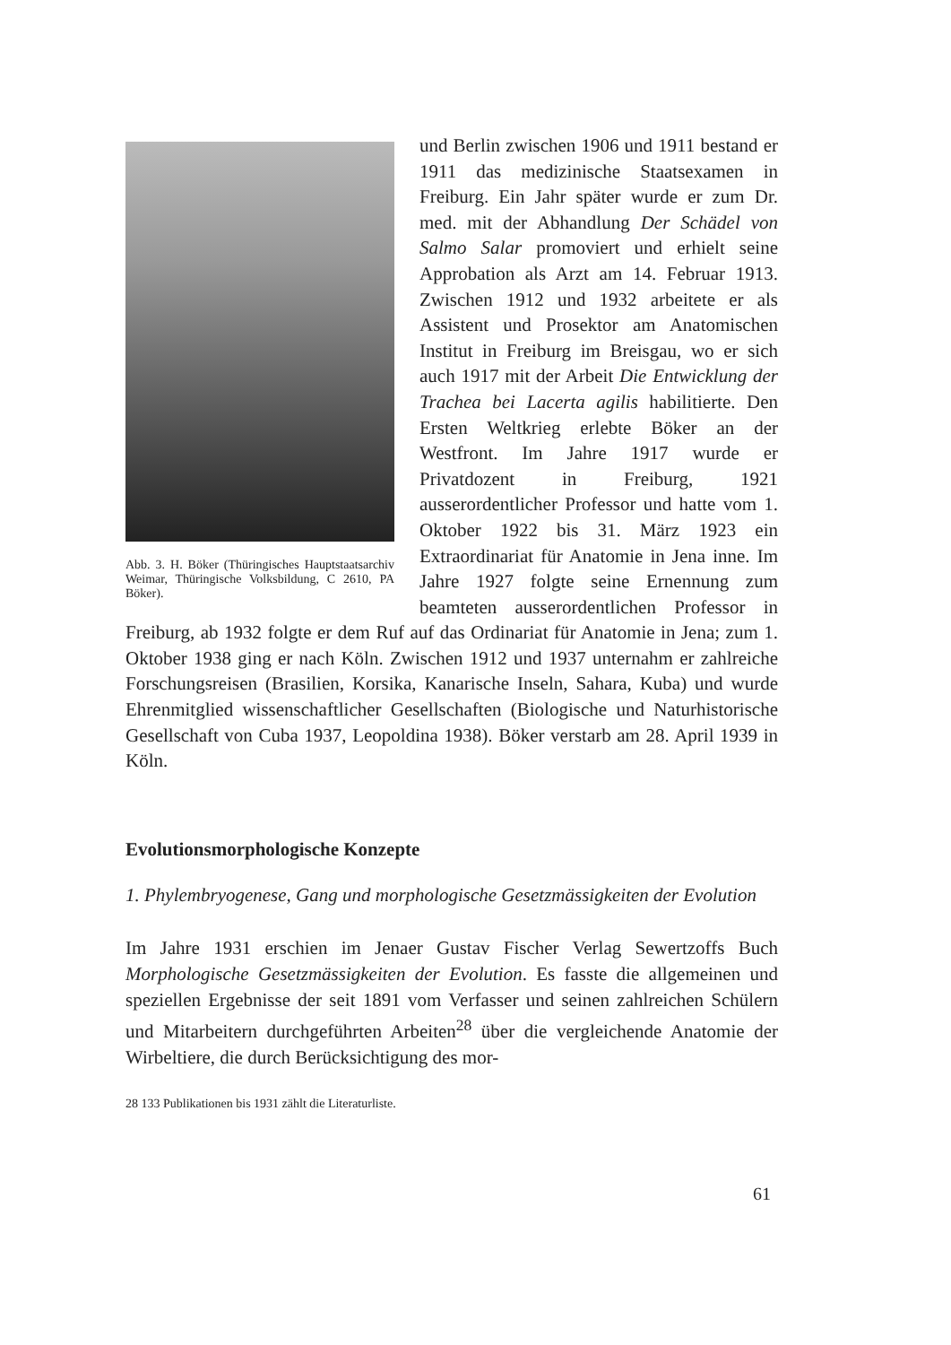Abb. 3. H. Böker (Thüringisches Hauptstaatsarchiv Weimar, Thüringische Volksbildung, C 2610, PA Böker).
und Berlin zwischen 1906 und 1911 bestand er 1911 das medizinische Staatsexamen in Freiburg. Ein Jahr später wurde er zum Dr. med. mit der Abhandlung Der Schädel von Salmo Salar promoviert und erhielt seine Approbation als Arzt am 14. Februar 1913. Zwischen 1912 und 1932 arbeitete er als Assistent und Prosektor am Anatomischen Institut in Freiburg im Breisgau, wo er sich auch 1917 mit der Arbeit Die Entwicklung der Trachea bei Lacerta agilis habilitierte. Den Ersten Weltkrieg erlebte Böker an der Westfront. Im Jahre 1917 wurde er Privatdozent in Freiburg, 1921 ausserordentlicher Professor und hatte vom 1. Oktober 1922 bis 31. März 1923 ein Extraordinariat für Anatomie in Jena inne. Im Jahre 1927 folgte seine Ernennung zum beamteten ausserordentlichen Professor in Freiburg, ab 1932 folgte er dem Ruf auf das Ordinariat für Anatomie in Jena; zum 1. Oktober 1938 ging er nach Köln. Zwischen 1912 und 1937 unternahm er zahlreiche Forschungsreisen (Brasilien, Korsika, Kanarische Inseln, Sahara, Kuba) und wurde Ehrenmitglied wissenschaftlicher Gesellschaften (Biologische und Naturhistorische Gesellschaft von Cuba 1937, Leopoldina 1938). Böker verstarb am 28. April 1939 in Köln.
Evolutionsmorphologische Konzepte
1. Phylembryogenese, Gang und morphologische Gesetzmässigkeiten der Evolution
Im Jahre 1931 erschien im Jenaer Gustav Fischer Verlag Sewertzoffs Buch Morphologische Gesetzmässigkeiten der Evolution. Es fasste die allgemeinen und speziellen Ergebnisse der seit 1891 vom Verfasser und seinen zahlreichen Schülern und Mitarbeitern durchgeführten Arbeiten<sup>28</sup> über die vergleichende Anatomie der Wirbeltiere, die durch Berücksichtigung des mor-
28 133 Publikationen bis 1931 zählt die Literaturliste.
61